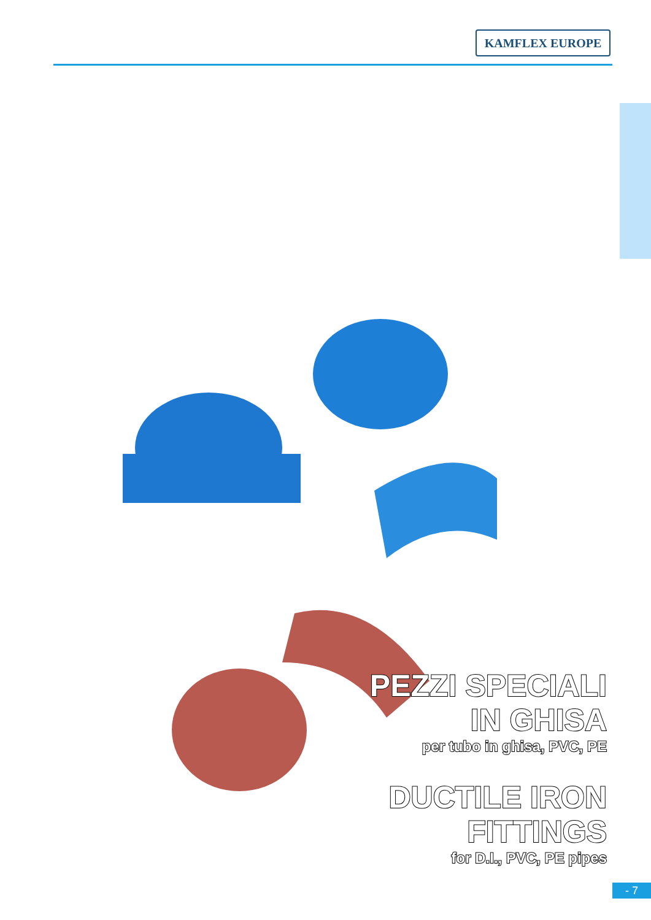KAMFLEX EUROPE
PEZZI SPECIALI
IN GHISA
per tubo in ghisa, PVC, PE
DUCTILE IRON
FITTINGS
for D.I., PVC, PE pipes
- 7